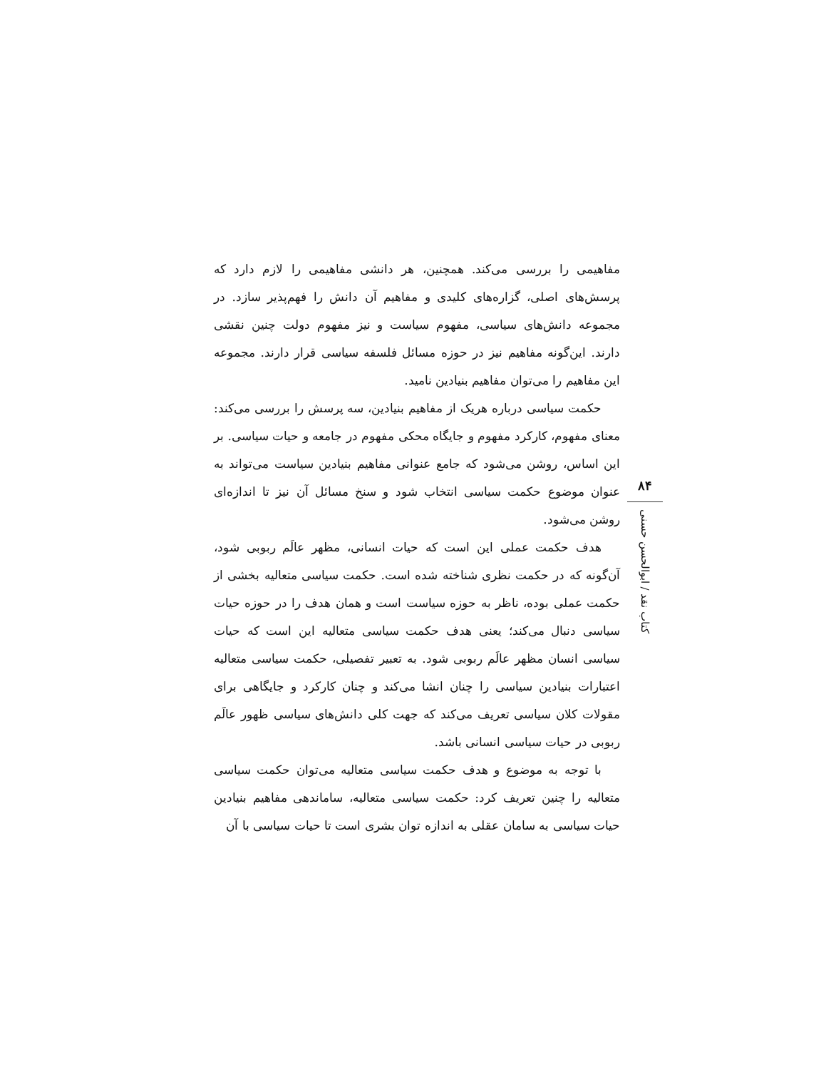مفاهیمی را بررسی می‌کند. همچنین، هر دانشی مفاهیمی را لازم دارد که پرسش‌های اصلی، گزاره‌های کلیدی و مفاهیم آن دانش را فهم‌پذیر سازد. در مجموعه دانش‌های سیاسی، مفهوم سیاست و نیز مفهوم دولت چنین نقشی دارند. این‌گونه مفاهیم نیز در حوزه مسائل فلسفه سیاسی قرار دارند. مجموعه این مفاهیم را می‌توان مفاهیم بنیادین نامید.
حکمت سیاسی درباره هریک از مفاهیم بنیادین، سه پرسش را بررسی می‌کند: معنای مفهوم، کارکرد مفهوم و جایگاه محکی مفهوم در جامعه و حیات سیاسی. بر این اساس، روشن می‌شود که جامع عنوانی مفاهیم بنیادین سیاست می‌تواند به عنوان موضوع حکمت سیاسی انتخاب شود و سنخ مسائل آن نیز تا اندازه‌ای روشن می‌شود.
هدف حکمت عملی این است که حیات انسانی، مظهر عالَم ربوبی شود، آن‌گونه که در حکمت نظری شناخته شده است. حکمت سیاسی متعالیه بخشی از حکمت عملی بوده، ناظر به حوزه سیاست است و همان هدف را در حوزه حیات سیاسی دنبال می‌کند؛ یعنی هدف حکمت سیاسی متعالیه این است که حیات سیاسی انسان مظهر عالَم ربوبی شود. به تعبیر تفصیلی، حکمت سیاسی متعالیه اعتبارات بنیادین سیاسی را چنان انشا می‌کند و چنان کارکرد و جایگاهی برای مقولات کلان سیاسی تعریف می‌کند که جهت کلی دانش‌های سیاسی ظهور عالَم ربوبی در حیات سیاسی انسانی باشد.
با توجه به موضوع و هدف حکمت سیاسی متعالیه می‌توان حکمت سیاسی متعالیه را چنین تعریف کرد: حکمت سیاسی متعالیه، ساماندهی مفاهیم بنیادین حیات سیاسی به سامان عقلی به اندازه توان بشری است تا حیات سیاسی با آن
۸۴
کتاب نقد / ابوالحسن حسنی